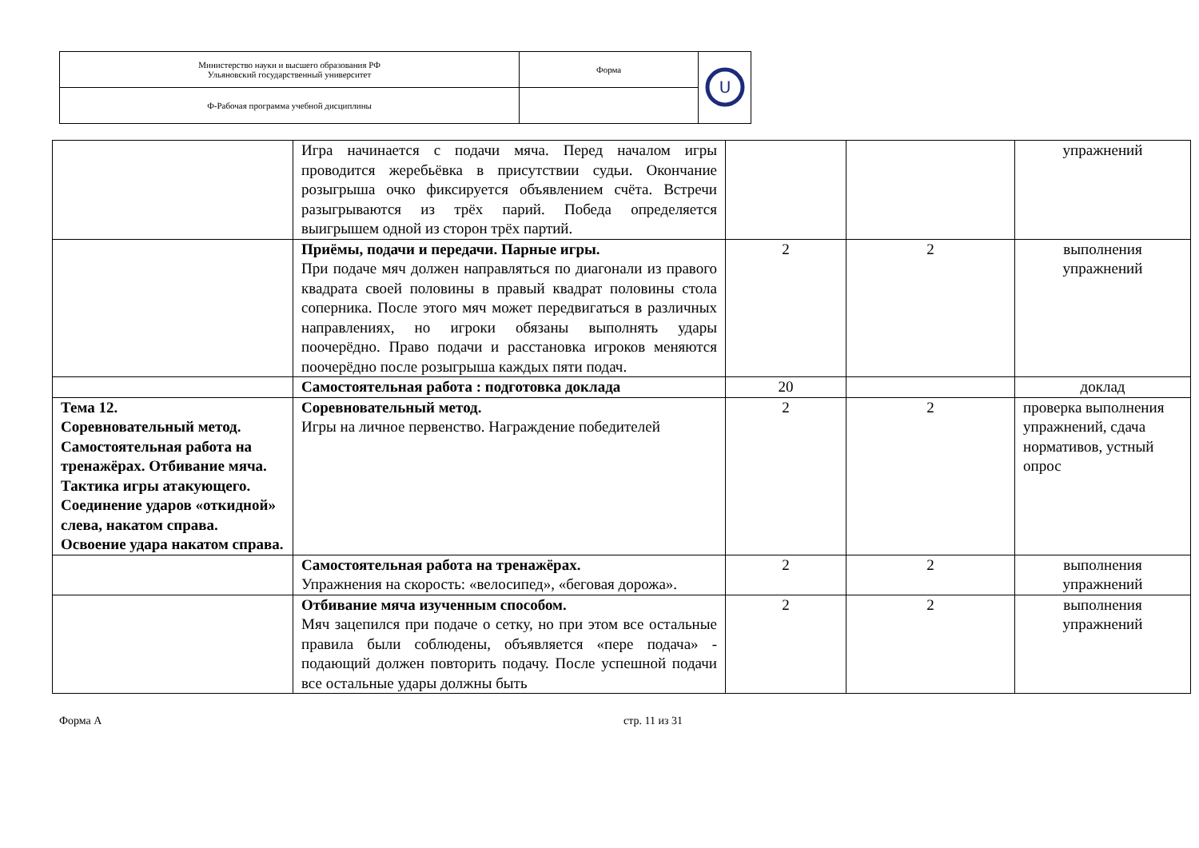| Министерство науки и высшего образования РФ Ульяновский государственный университет | Форма | U |
| Ф-Рабочая программа учебной дисциплины | | |
| | Игра начинается с подачи мяча. Перед началом игры проводится жеребьёвка в присутствии судьи. Окончание розыгрыша очко фиксируется объявлением счёта. Встречи разыгрываются из трёх парий. Победа определяется выигрышем одной из сторон трёх партий. | | | упражнений |
| | Приёмы, подачи и передачи. Парные игры. При подаче мяч должен направляться по диагонали из правого квадрата своей половины в правый квадрат половины стола соперника. После этого мяч может передвигаться в различных направлениях, но игроки обязаны выполнять удары поочерёдно. Право подачи и расстановка игроков меняются поочерёдно после розыгрыша каждых пяти подач. | 2 | 2 | выполнения упражнений |
| | Самостоятельная работа : подготовка доклада | 20 | | доклад |
| Тема 12. Соревновательный метод. Самостоятельная работа на тренажёрах. Отбивание мяча. Тактика игры атакующего. Соединение ударов «откидной» слева, накатом справа. Освоение удара накатом справа. | Соревновательный метод. Игры на личное первенство. Награждение победителей | 2 | 2 | проверка выполнения упражнений, сдача нормативов, устный опрос |
| | Самостоятельная работа на тренажёрах. Упражнения на скорость: «велосипед», «беговая дорожа». | 2 | 2 | выполнения упражнений |
| | Отбивание мяча изученным способом. Мяч зацепился при подаче о сетку, но при этом все остальные правила были соблюдены, объявляется «пере подача» - подающий должен повторить подачу. После успешной подачи все остальные удары должны быть | 2 | 2 | выполнения упражнений |
Форма А стр. 11 из 31